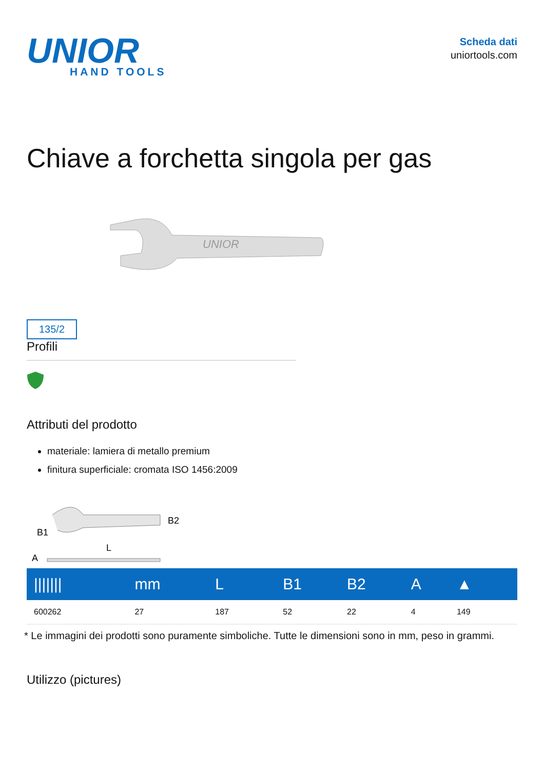UNIOR
HAND TOOLS
Scheda dati
uniortools.com
Chiave a forchetta singola per gas
135/2
UNIOR
Profili
Attributi del prodotto
materiale: lamiera di metallo premium
finitura superficiale: cromata ISO 1456:2009
B1
B2
L
A
| /////// | mm | L | B1 | B2 | A | ▲ |
| --- | --- | --- | --- | --- | --- | --- |
| 600262 | 27 | 187 | 52 | 22 | 4 | 149 |
* Le immagini dei prodotti sono puramente simboliche. Tutte le dimensioni sono in mm, peso in grammi.
Utilizzo (pictures)